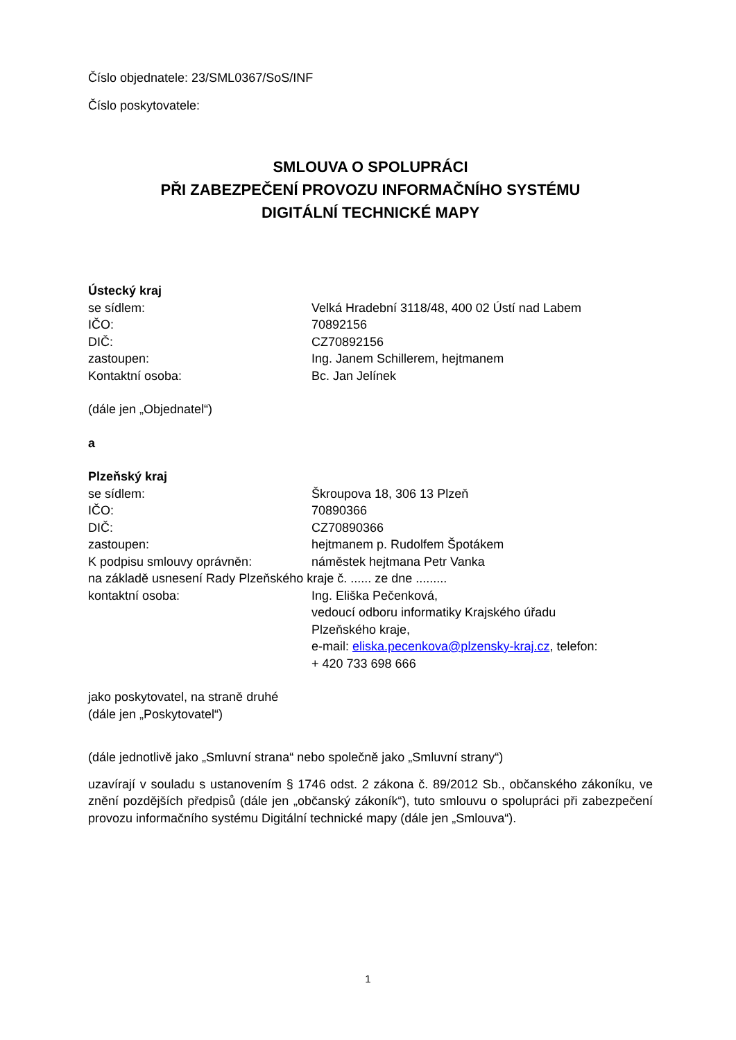Číslo objednatele: 23/SML0367/SoS/INF
Číslo poskytovatele:
SMLOUVA O SPOLUPRÁCI
PŘI ZABEZPEČENÍ PROVOZU INFORMAČNÍHO SYSTÉMU
DIGITÁLNÍ TECHNICKÉ MAPY
Ústecký kraj
se sídlem: Velká Hradební 3118/48, 400 02 Ústí nad Labem
IČO: 70892156
DIČ: CZ70892156
zastoupen: Ing. Janem Schillerem, hejtmanem
Kontaktní osoba: Bc. Jan Jelínek
(dále jen „Objednatel“)
a
Plzeňský kraj
se sídlem: Škroupova 18, 306 13 Plzeň
IČO: 70890366
DIČ: CZ70890366
zastoupen: hejtmanem p. Rudolfem Špotákem
K podpisu smlouvy oprávněn: náměstek hejtmana Petr Vanka
na základě usnesení Rady Plzeňského kraje č. ...... ze dne .........
kontaktní osoba: Ing. Eliška Pečenková,
vedoucí odboru informatiky Krajského úřadu
Plzeňského kraje,
e-mail: eliska.pecenkova@plzensky-kraj.cz, telefon:
+ 420 733 698 666
jako poskytovatel, na straně druhé
(dále jen „Poskytovatel“)
(dále jednotlivě jako „Smluvní strana“ nebo společně jako „Smluvní strany“)
uzavírají v souladu s ustanovením § 1746 odst. 2 zákona č. 89/2012 Sb., občanského zákoníku, ve znění pozdějších předpisů (dále jen „občanský zákoník“), tuto smlouvu o spolupráci při zabezpečení provozu informačního systému Digitální technické mapy (dále jen „Smlouva“).
1